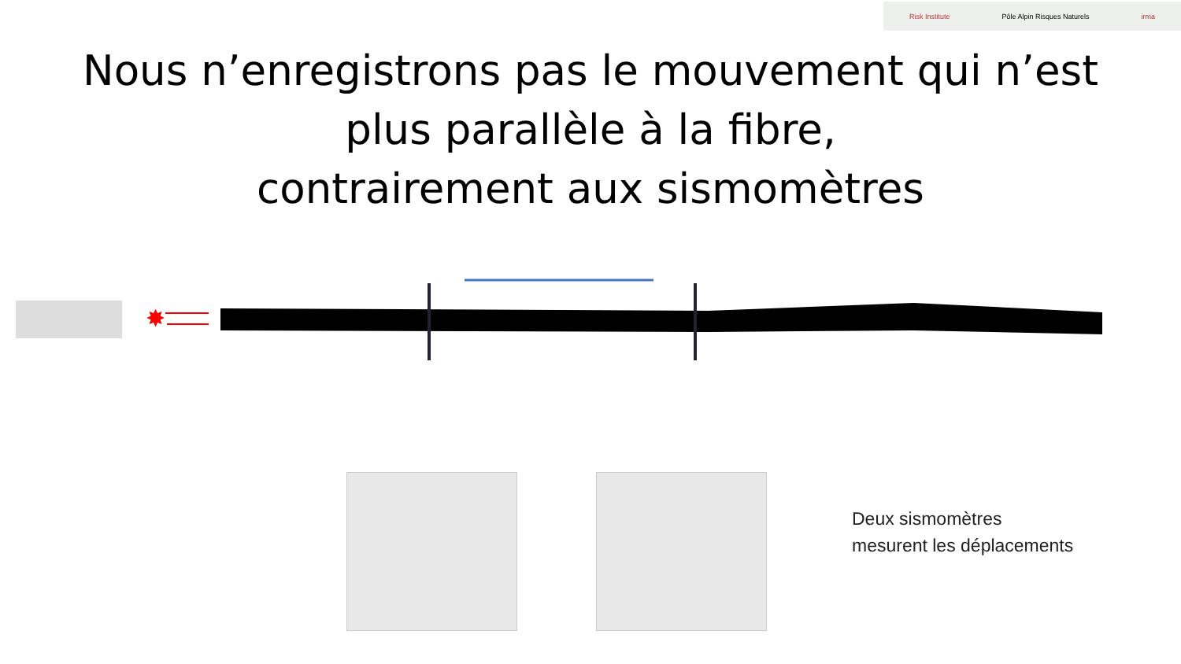Risk Institute Pôle Alpin Risques Naturels irma
Nous n’enregistrons pas le mouvement qui n’est
plus parallèle à la fibre,
contrairement aux sismomètres
✸
Deux sismomètres
mesurent les déplacements